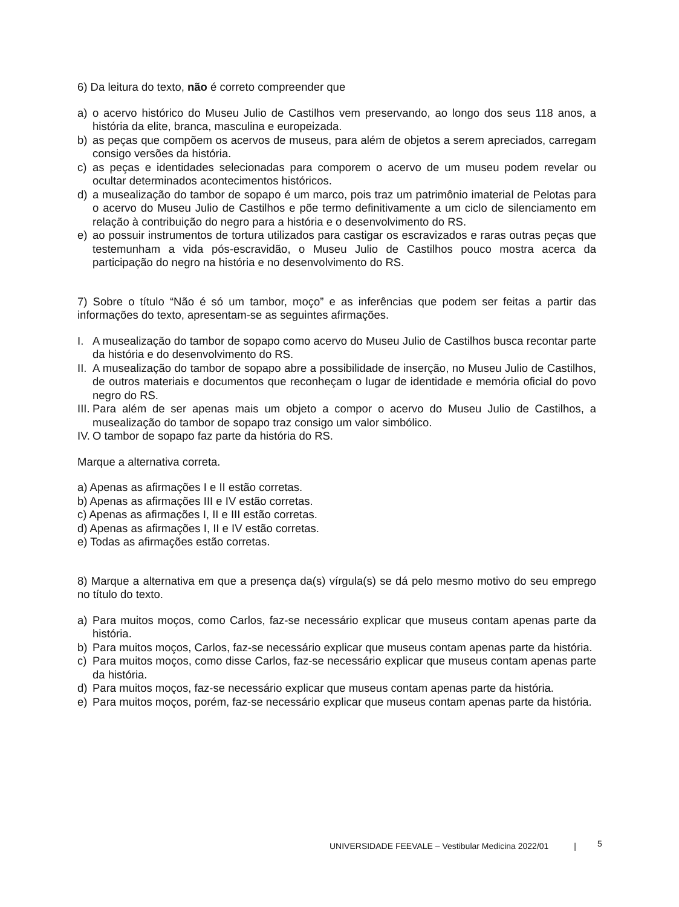6) Da leitura do texto, não é correto compreender que
a) o acervo histórico do Museu Julio de Castilhos vem preservando, ao longo dos seus 118 anos, a história da elite, branca, masculina e europeizada.
b) as peças que compõem os acervos de museus, para além de objetos a serem apreciados, carregam consigo versões da história.
c) as peças e identidades selecionadas para comporem o acervo de um museu podem revelar ou ocultar determinados acontecimentos históricos.
d) a musealização do tambor de sopapo é um marco, pois traz um patrimônio imaterial de Pelotas para o acervo do Museu Julio de Castilhos e põe termo definitivamente a um ciclo de silenciamento em relação à contribuição do negro para a história e o desenvolvimento do RS.
e) ao possuir instrumentos de tortura utilizados para castigar os escravizados e raras outras peças que testemunham a vida pós-escravidão, o Museu Julio de Castilhos pouco mostra acerca da participação do negro na história e no desenvolvimento do RS.
7) Sobre o título “Não é só um tambor, moço” e as inferências que podem ser feitas a partir das informações do texto, apresentam-se as seguintes afirmações.
I. A musealização do tambor de sopapo como acervo do Museu Julio de Castilhos busca recontar parte da história e do desenvolvimento do RS.
II.
A musealização do tambor de sopapo abre a possibilidade de inserção, no Museu Julio de Castilhos, de outros materiais e documentos que reconheçam o lugar de identidade e memória oficial do povo negro do RS.
III.
Para além de ser apenas mais um objeto a compor o acervo do Museu Julio de Castilhos, a musealização do tambor de sopapo traz consigo um valor simbólico.
IV.
O tambor de sopapo faz parte da história do RS.
Marque a alternativa correta.
a) Apenas as afirmações I e II estão corretas.
b) Apenas as afirmações III e IV estão corretas.
c) Apenas as afirmações I, II e III estão corretas.
d) Apenas as afirmações I, II e IV estão corretas.
e) Todas as afirmações estão corretas.
8) Marque a alternativa em que a presença da(s) vírgula(s) se dá pelo mesmo motivo do seu emprego no título do texto.
a) Para muitos moços, como Carlos, faz-se necessário explicar que museus contam apenas parte da história.
b) Para muitos moços, Carlos, faz-se necessário explicar que museus contam apenas parte da história.
c) Para muitos moços, como disse Carlos, faz-se necessário explicar que museus contam apenas parte da história.
d) Para muitos moços, faz-se necessário explicar que museus contam apenas parte da história.
e) Para muitos moços, porém, faz-se necessário explicar que museus contam apenas parte da história.
UNIVERSIDADE FEEVALE – Vestibular Medicina 2022/01 |
5